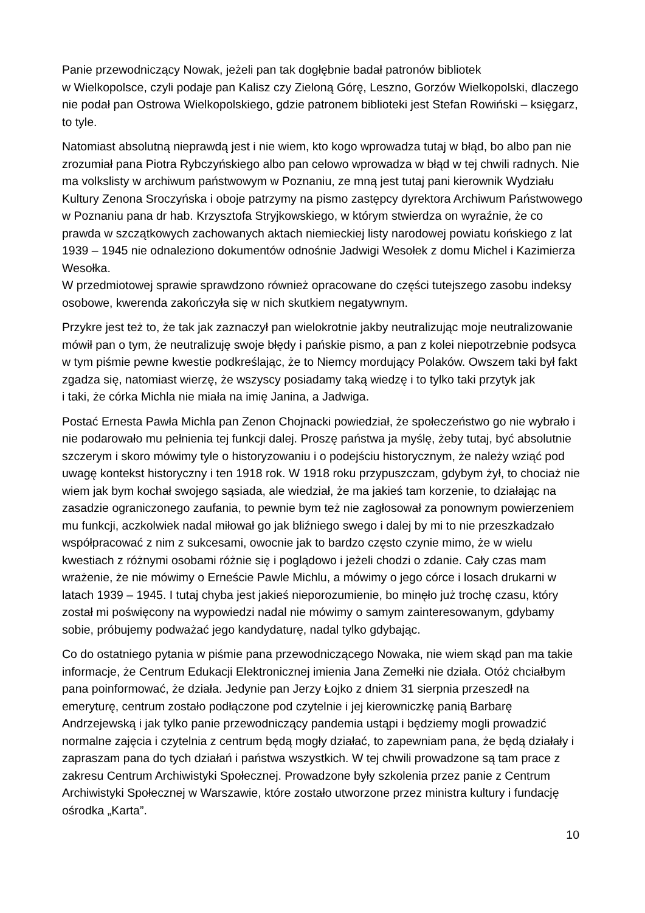Panie przewodniczący Nowak, jeżeli pan tak dogłębnie badał patronów bibliotek
w Wielkopolsce, czyli podaje pan Kalisz czy Zieloną Górę, Leszno, Gorzów Wielkopolski, dlaczego nie podał pan Ostrowa Wielkopolskiego, gdzie patronem biblioteki jest Stefan Rowiński – księgarz, to tyle.
Natomiast absolutną nieprawdą jest i nie wiem, kto kogo wprowadza tutaj w błąd, bo albo pan nie zrozumiał pana Piotra Rybczyńskiego albo pan celowo wprowadza w błąd w tej chwili radnych. Nie ma volkslisty w archiwum państwowym w Poznaniu, ze mną jest tutaj pani kierownik Wydziału Kultury Zenona Sroczyńska i oboje patrzymy na pismo zastępcy dyrektora Archiwum Państwowego w Poznaniu pana dr hab. Krzysztofa Stryjkowskiego, w którym stwierdza on wyraźnie, że co prawda w szczątkowych zachowanych aktach niemieckiej listy narodowej powiatu końskiego z lat 1939 – 1945 nie odnaleziono dokumentów odnośnie Jadwigi Wesołek z domu Michel i Kazimierza Wesołka.
W przedmiotowej sprawie sprawdzono również opracowane do części tutejszego zasobu indeksy osobowe, kwerenda zakończyła się w nich skutkiem negatywnym.
Przykre jest też to, że tak jak zaznaczył pan wielokrotnie jakby neutralizując moje neutralizowanie mówił pan o tym, że neutralizuję swoje błędy i pańskie pismo, a pan z kolei niepotrzebnie podsyca w tym piśmie pewne kwestie podkreślając, że to Niemcy mordujący Polaków. Owszem taki był fakt zgadza się, natomiast wierzę, że wszyscy posiadamy taką wiedzę i to tylko taki przytyk jak
i taki, że córka Michla nie miała na imię Janina, a Jadwiga.
Postać Ernesta Pawła Michla pan Zenon Chojnacki powiedział, że społeczeństwo go nie wybrało i nie podarowało mu pełnienia tej funkcji dalej. Proszę państwa ja myślę, żeby tutaj, być absolutnie szczerym i skoro mówimy tyle o historyzowaniu i o podejściu historycznym, że należy wziąć pod uwagę kontekst historyczny i ten 1918 rok. W 1918 roku przypuszczam, gdybym żył, to chociaż nie wiem jak bym kochał swojego sąsiada, ale wiedział, że ma jakieś tam korzenie, to działając na zasadzie ograniczonego zaufania, to pewnie bym też nie zagłosował za ponownym powierzeniem mu funkcji, aczkolwiek nadal miłował go jak bliźniego swego i dalej by mi to nie przeszkadzało współpracować z nim z sukcesami, owocnie jak to bardzo często czynie mimo, że w wielu kwestiach z różnymi osobami różnie się i poglądowo i jeżeli chodzi o zdanie. Cały czas mam wrażenie, że nie mówimy o Erneście Pawle Michlu, a mówimy o jego córce i losach drukarni w latach 1939 – 1945. I tutaj chyba jest jakieś nieporozumienie, bo minęło już trochę czasu, który został mi poświęcony na wypowiedzi nadal nie mówimy o samym zainteresowanym, gdybamy sobie, próbujemy podważać jego kandydaturę, nadal tylko gdybając.
Co do ostatniego pytania w piśmie pana przewodniczącego Nowaka, nie wiem skąd pan ma takie informacje, że Centrum Edukacji Elektronicznej imienia Jana Zemełki nie działa. Otóż chciałbym pana poinformować, że działa. Jedynie pan Jerzy Łojko z dniem 31 sierpnia przeszedł na emeryturę, centrum zostało podłączone pod czytelnie i jej kierowniczkę panią Barbarę Andrzejewską i jak tylko panie przewodniczący pandemia ustąpi i będziemy mogli prowadzić normalne zajęcia i czytelnia z centrum będą mogły działać, to zapewniam pana, że będą działały i zapraszam pana do tych działań i państwa wszystkich. W tej chwili prowadzone są tam prace z zakresu Centrum Archiwistyki Społecznej. Prowadzone były szkolenia przez panie z Centrum Archiwistyki Społecznej w Warszawie, które zostało utworzone przez ministra kultury i fundację ośrodka „Karta”.
10